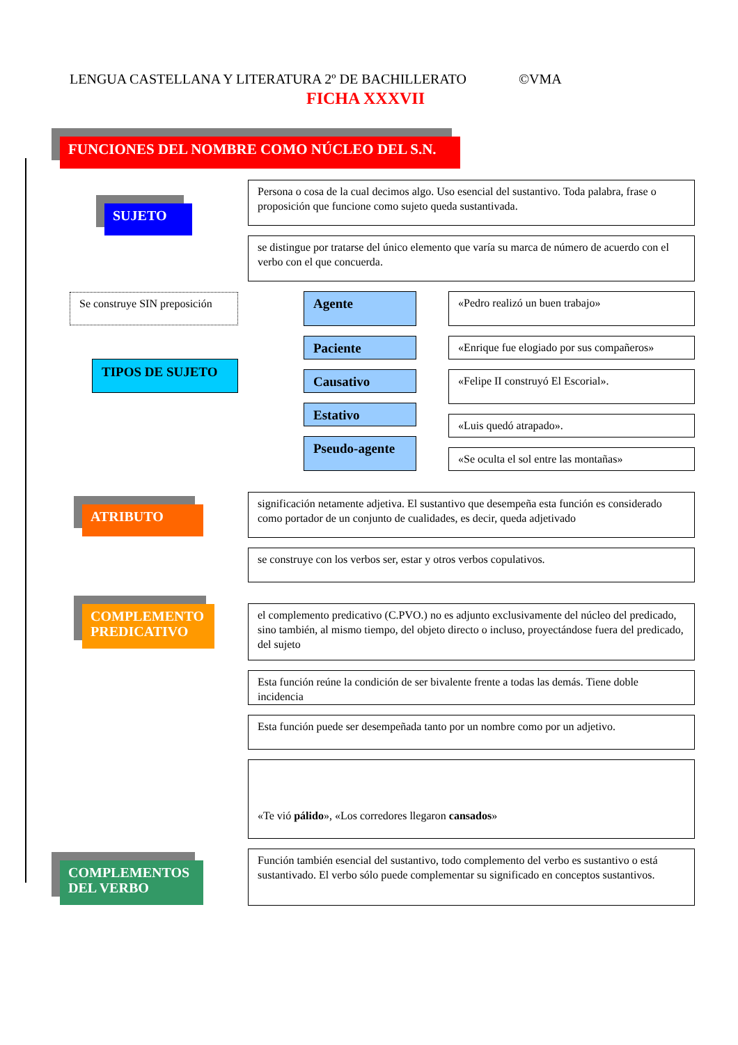LENGUA CASTELLANA Y LITERATURA 2º DE BACHILLERATO ©VMA
FICHA XXXVII
FUNCIONES DEL NOMBRE COMO NÚCLEO DEL S.N.
SUJETO
Persona o cosa de la cual decimos algo. Uso esencial del sustantivo. Toda palabra, frase o proposición que funcione como sujeto queda sustantivada.
se distingue por tratarse del único elemento que varía su marca de número de acuerdo con el verbo con el que concuerda.
Se construye SIN preposición
TIPOS DE SUJETO
Agente
Paciente
Causativo
Estativo
Pseudo-agente
«Pedro realizó un buen trabajo»
«Enrique fue elogiado por sus compañeros»
«Felipe II construyó El Escorial».
«Luis quedó atrapado».
«Se oculta el sol entre las montañas»
ATRIBUTO
significación netamente adjetiva. El sustantivo que desempeña esta función es considerado como portador de un conjunto de cualidades, es decir, queda adjetivado
se construye con los verbos ser, estar y otros verbos copulativos.
COMPLEMENTO PREDICATIVO
el complemento predicativo (C.PVO.) no es adjunto exclusivamente del núcleo del predicado, sino también, al mismo tiempo, del objeto directo o incluso, proyectándose fuera del predicado, del sujeto
Esta función reúne la condición de ser bivalente frente a todas las demás. Tiene doble incidencia
Esta función puede ser desempeñada tanto por un nombre como por un adjetivo.
«Te vió pálido», «Los corredores llegaron cansados»
COMPLEMENTOS DEL VERBO
Función también esencial del sustantivo, todo complemento del verbo es sustantivo o está sustantivado. El verbo sólo puede complementar su significado en conceptos sustantivos.